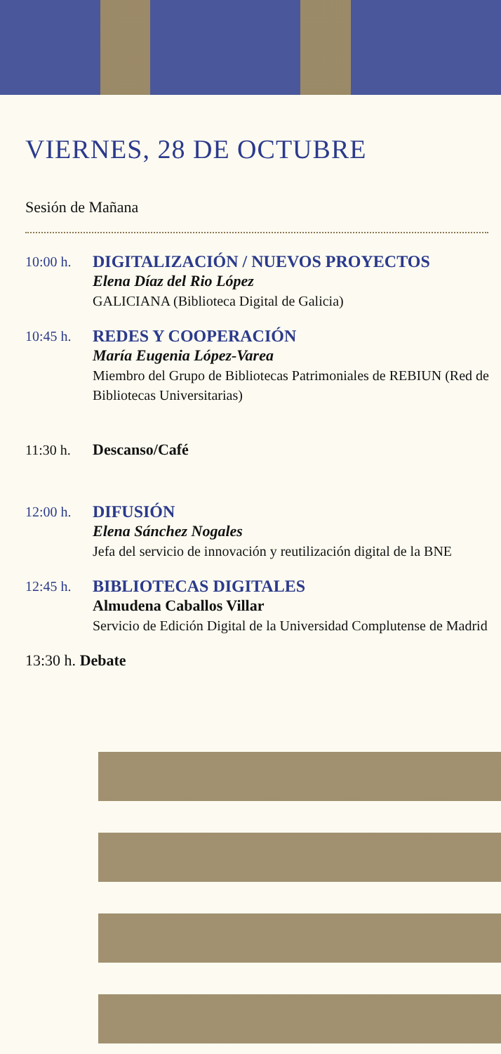VIERNES, 28 DE OCTUBRE
Sesión de Mañana
10:00 h.
DIGITALIZACIÓN / NUEVOS PROYECTOS
Elena Díaz del Rio López
GALICIANA (Biblioteca Digital de Galicia)
10:45 h.
REDES Y COOPERACIÓN
María Eugenia López-Varea
Miembro del Grupo de Bibliotecas Patrimoniales de REBIUN (Red de Bibliotecas Universitarias)
11:30 h. Descanso/Café
12:00 h.
DIFUSIÓN
Elena Sánchez Nogales
Jefa del servicio de innovación y reutilización digital de la BNE
12:45 h.
BIBLIOTECAS DIGITALES
Almudena Caballos Villar
Servicio de Edición Digital de la Universidad Complutense de Madrid
13:30 h. Debate